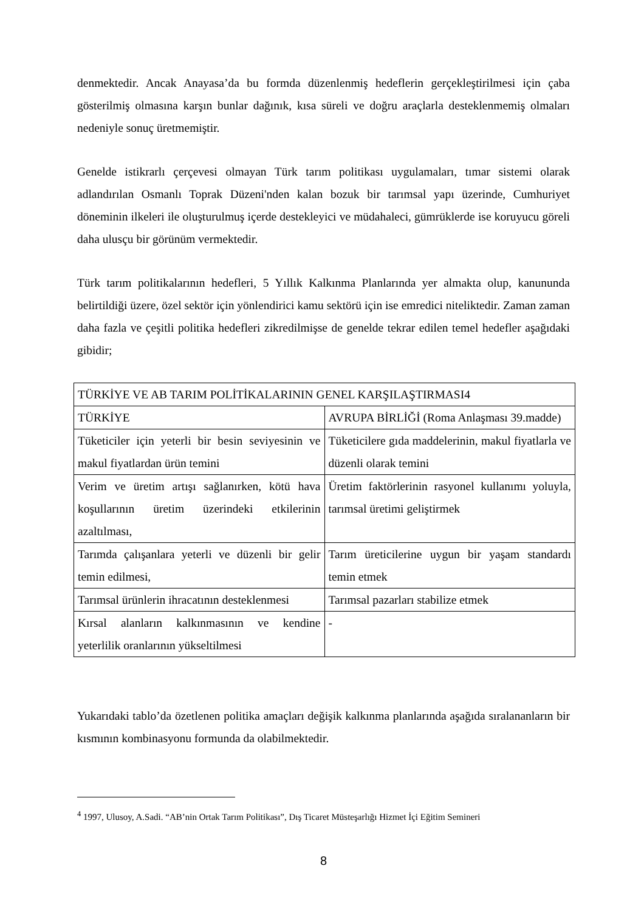denmektedir. Ancak Anayasa’da bu formda düzenlenmiş hedeflerin gerçekleştirilmesi için çaba gösterilmiş olmasına karşın bunlar dağınık, kısa süreli ve doğru araçlarla desteklenmemiş olmaları nedeniyle sonuç üretmemiştir.
Genelde istikrarlı çerçevesi olmayan Türk tarım politikası uygulamaları, tımar sistemi olarak adlandırılan Osmanlı Toprak Düzeni'nden kalan bozuk bir tarımsal yapı üzerinde, Cumhuriyet döneminin ilkeleri ile oluşturulmuş içerde destekleyici ve müdahaleci, gümrüklerde ise koruyucu göreli daha ulusçu bir görünüm vermektedir.
Türk tarım politikalarının hedefleri, 5 Yıllık Kalkınma Planlarında yer almakta olup, kanununda belirtildiği üzere, özel sektör için yönlendirici kamu sektörü için ise emredici niteliktedir. Zaman zaman daha fazla ve çeşitli politika hedefleri zikredilmişse de genelde tekrar edilen temel hedefler aşağıdaki gibidir;
| TÜRKİYE VE AB TARIM POLİTİKALARININ GENEL KARŞILAŞTIRMASI4 | |
| TÜRKİYE | AVRUPA BİRLİĞİ (Roma Anlaşması 39.madde) |
| Tüketiciler için yeterli bir besin seviyesinin ve makul fiyatlardan ürün temini | Tüketicilere gıda maddelerinin, makul fiyatlarla ve düzenli olarak temini |
| Verim ve üretim artışı sağlanırken, kötü hava koşullarının üretim üzerindeki etkilerinin azaltılması, | Üretim faktörlerinin rasyonel kullanımı yoluyla, tarımsal üretimi geliştirmek |
| Tarımda çalışanlara yeterli ve düzenli bir gelir temin edilmesi, | Tarım üreticilerine uygun bir yaşam standardı temin etmek |
| Tarımsal ürünlerin ihracatının desteklenmesi | Tarımsal pazarları stabilize etmek |
| Kırsal alanların kalkınmasının ve kendine yeterlilik oranlarının yükseltilmesi | - |
Yukarıdaki tablo’da özetlenen politika amaçları değişik kalkınma planlarında aşağıda sıralananların bir kısmının kombinasyonu formunda da olabilmektedir.
<sup>4</sup> 1997, Ulusoy, A.Sadi. “AB’nin Ortak Tarım Politikası”, Dış Ticaret Müsteşarlığı Hizmet İçi Eğitim Semineri
8